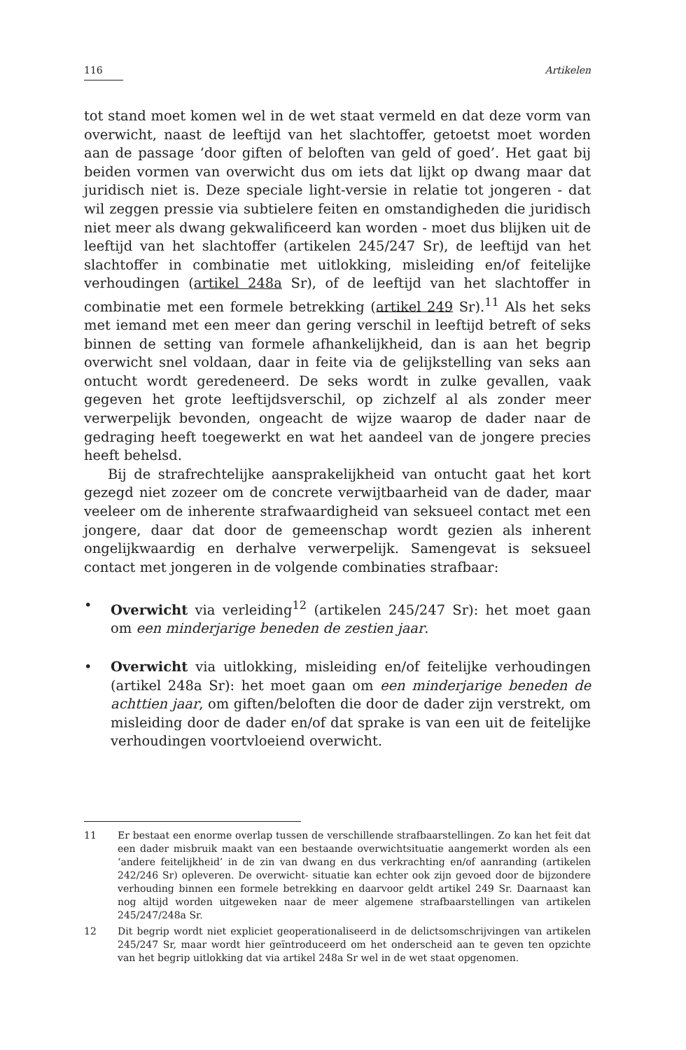116 Artikelen
tot stand moet komen wel in de wet staat vermeld en dat deze vorm van overwicht, naast de leeftijd van het slachtoffer, getoetst moet worden aan de passage ‘door giften of beloften van geld of goed’. Het gaat bij beiden vormen van overwicht dus om iets dat lijkt op dwang maar dat juridisch niet is. Deze speciale light-versie in relatie tot jongeren - dat wil zeggen pressie via subtielere feiten en omstandigheden die juridisch niet meer als dwang gekwalificeerd kan worden - moet dus blijken uit de leeftijd van het slachtoffer (artikelen 245/247 Sr), de leeftijd van het slachtoffer in combinatie met uitlokking, misleiding en/of feitelijke verhoudingen (artikel 248a Sr), of de leeftijd van het slachtoffer in combinatie met een formele betrekking (artikel 249 Sr).<sup>11</sup> Als het seks met iemand met een meer dan gering verschil in leeftijd betreft of seks binnen de setting van formele afhankelijkheid, dan is aan het begrip overwicht snel voldaan, daar in feite via de gelijkstelling van seks aan ontucht wordt geredeneerd. De seks wordt in zulke gevallen, vaak gegeven het grote leeftijdsverschil, op zichzelf al als zonder meer verwerpelijk bevonden, ongeacht de wijze waarop de dader naar de gedraging heeft toegewerkt en wat het aandeel van de jongere precies heeft behelsd.
Bij de strafrechtelijke aansprakelijkheid van ontucht gaat het kort gezegd niet zozeer om de concrete verwijtbaarheid van de dader, maar veeleer om de inherente strafwaardigheid van seksueel contact met een jongere, daar dat door de gemeenschap wordt gezien als inherent ongelijkwaardig en derhalve verwerpelijk. Samengevat is seksueel contact met jongeren in de volgende combinaties strafbaar:
• Overwicht via verleiding<sup>12</sup> (artikelen 245/247 Sr): het moet gaan om een minderjarige beneden de zestien jaar.
• Overwicht via uitlokking, misleiding en/of feitelijke verhoudingen (artikel 248a Sr): het moet gaan om een minderjarige beneden de achttien jaar, om giften/beloften die door de dader zijn verstrekt, om misleiding door de dader en/of dat sprake is van een uit de feitelijke verhoudingen voortvloeiend overwicht.
11 Er bestaat een enorme overlap tussen de verschillende strafbaarstellingen. Zo kan het feit dat een dader misbruik maakt van een bestaande overwichtsituatie aangemerkt worden als een ‘andere feitelijkheid’ in de zin van dwang en dus verkrachting en/of aanranding (artikelen 242/246 Sr) opleveren. De overwicht- situatie kan echter ook zijn gevoed door de bijzondere verhouding binnen een formele betrekking en daarvoor geldt artikel 249 Sr. Daarnaast kan nog altijd worden uitgeweken naar de meer algemene strafbaarstellingen van artikelen 245/247/248a Sr.
12 Dit begrip wordt niet expliciet geoperationaliseerd in de delictsomschrijvingen van artikelen 245/247 Sr, maar wordt hier geïntroduceerd om het onderscheid aan te geven ten opzichte van het begrip uitlokking dat via artikel 248a Sr wel in de wet staat opgenomen.